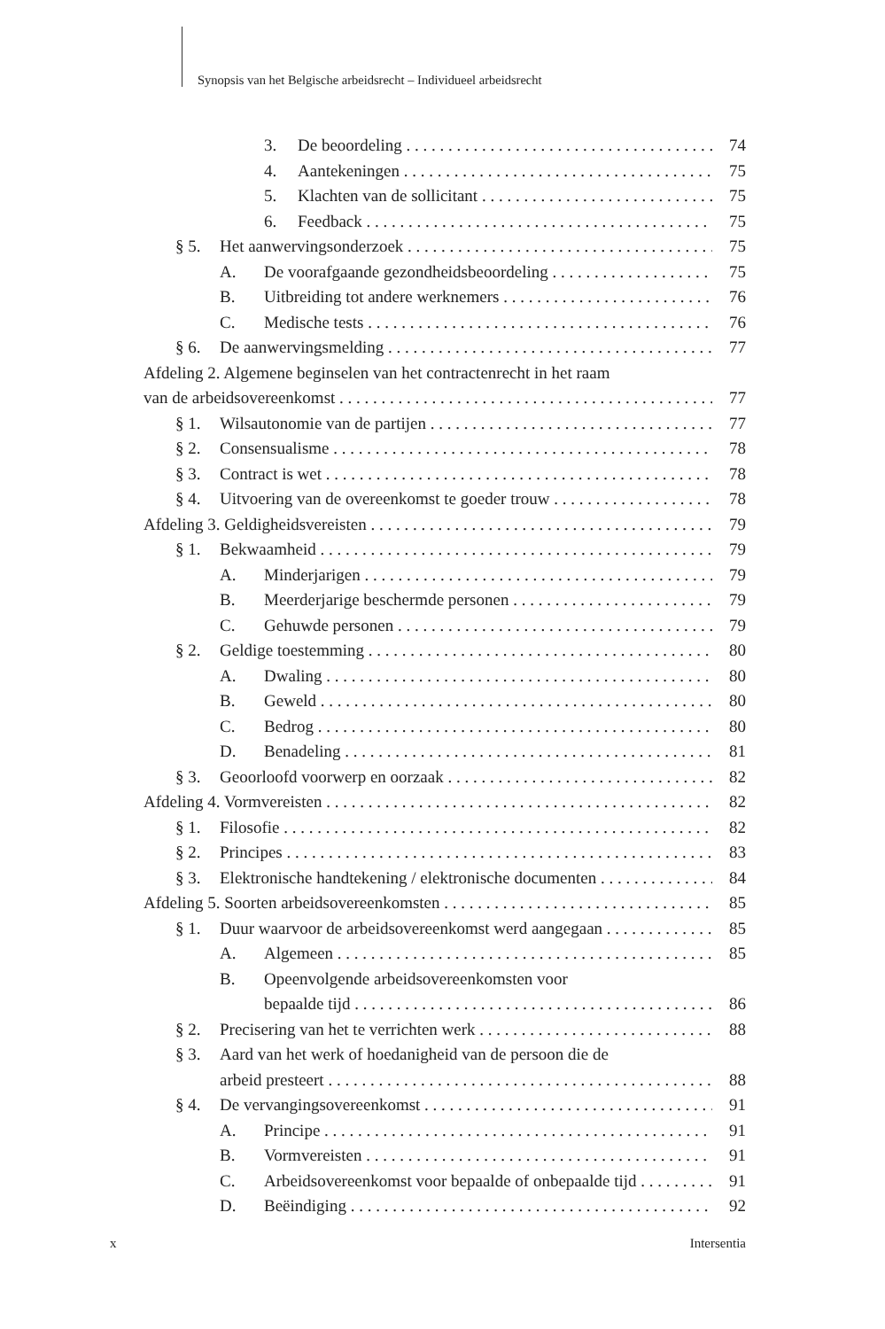Synopsis van het Belgische arbeidsrecht – Individueel arbeidsrecht
3. De beoordeling 74
4. Aantekeningen 75
5. Klachten van de sollicitant 75
6. Feedback 75
§ 5. Het aanwervingsonderzoek 75
A. De voorafgaande gezondheidsbeoordeling 75
B. Uitbreiding tot andere werknemers 76
C. Medische tests 76
§ 6. De aanwervingsmelding 77
Afdeling 2. Algemene beginselen van het contractenrecht in het raam
van de arbeidsovereenkomst 77
§ 1. Wilsautonomie van de partijen 77
§ 2. Consensualisme 78
§ 3. Contract is wet 78
§ 4. Uitvoering van de overeenkomst te goeder trouw 78
Afdeling 3. Geldigheidsvereisten 79
§ 1. Bekwaamheid 79
A. Minderjarigen 79
B. Meerderjarige beschermde personen 79
C. Gehuwde personen 79
§ 2. Geldige toestemming 80
A. Dwaling 80
B. Geweld 80
C. Bedrog 80
D. Benadeling 81
§ 3. Geoorloofd voorwerp en oorzaak 82
Afdeling 4. Vormvereisten 82
§ 1. Filosofie 82
§ 2. Principes 83
§ 3. Elektronische handtekening / elektronische documenten 84
Afdeling 5. Soorten arbeidsovereenkomsten 85
§ 1. Duur waarvoor de arbeidsovereenkomst werd aangegaan 85
A. Algemeen 85
B. Opeenvolgende arbeidsovereenkomsten voor
bepaalde tijd 86
§ 2. Precisering van het te verrichten werk 88
§ 3. Aard van het werk of hoedanigheid van de persoon die de
arbeid presteert 88
§ 4. De vervangingsovereenkomst 91
A. Principe 91
B. Vormvereisten 91
C. Arbeidsovereenkomst voor bepaalde of onbepaalde tijd 91
D. Beëindiging 92
x Intersentia